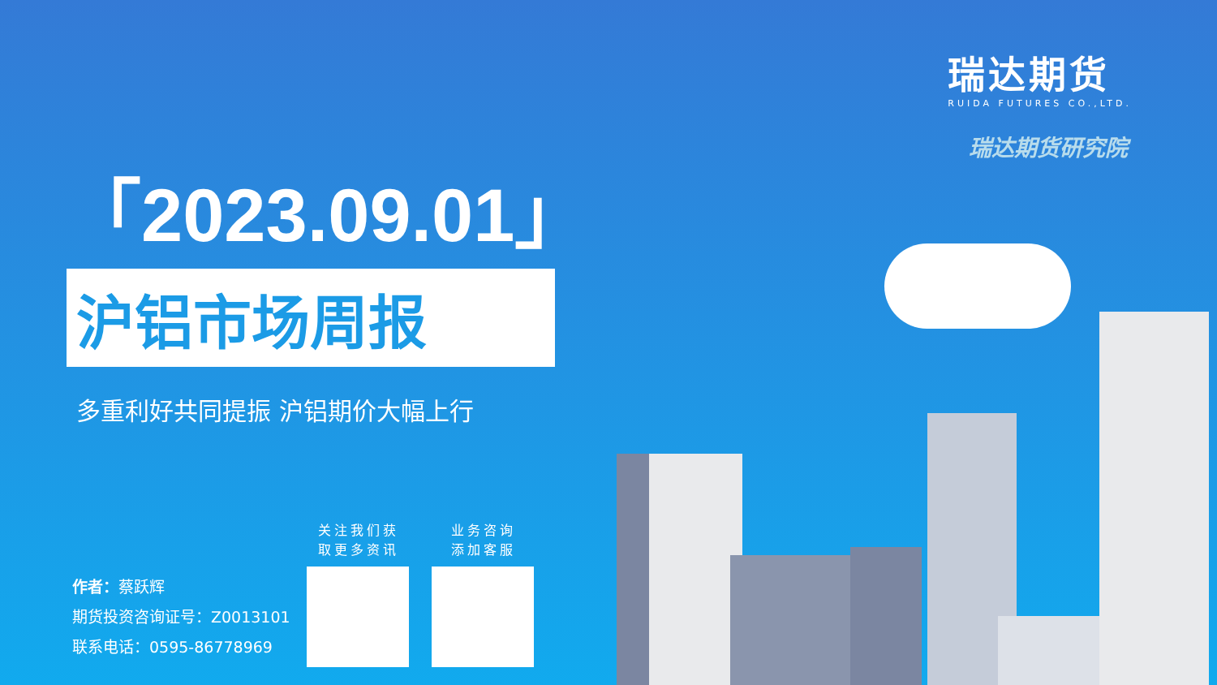瑞达期货
RUIDA FUTURES CO.,LTD.
瑞达期货研究院
「2023.09.01」
沪铝市场周报
多重利好共同提振 沪铝期价大幅上行
作者：蔡跃辉
期货投资咨询证号：Z0013101
联系电话：0595-86778969
关注我们获
取更多资讯
业务咨询
添加客服